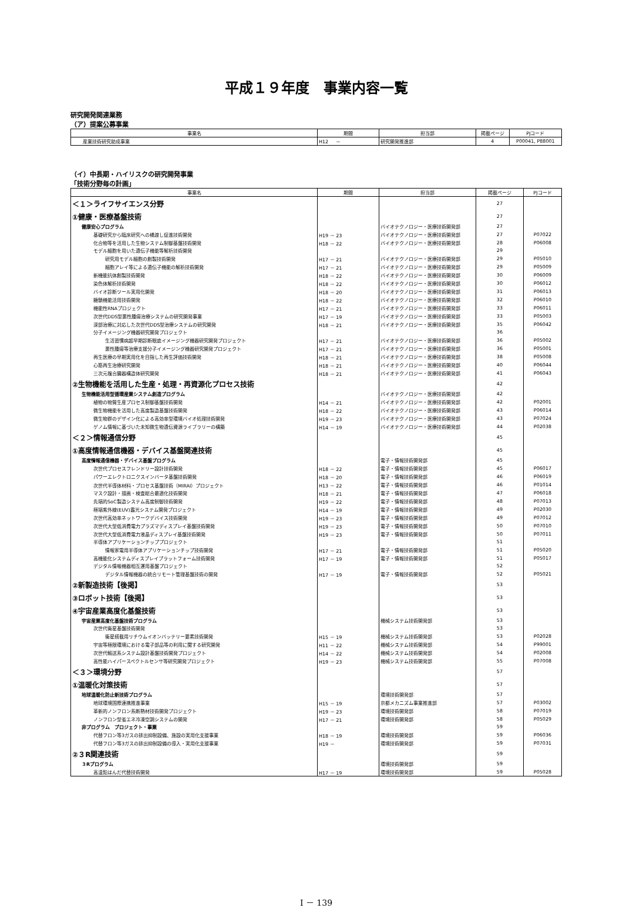平成１９年度　事業内容一覧
研究開発関連業務
（ア）提案公募事業
| 事業名 | 期間 | 担当部 | 掲載ページ | PJコード |
| --- | --- | --- | --- | --- |
| 産業技術研究助成事業 | H12 － | 研究開発推進部 | 4 | P00041, P88001 |
（イ）中長期・ハイリスクの研究開発事業
「技術分野毎の計画」
| 事業名 | 期間 | 担当部 | 掲載ページ | PJコード |
| --- | --- | --- | --- | --- |
| ＜１＞ライフサイエンス分野 | | | 27 | |
| ①健康・医療基盤技術 | | | 27 | |
| 健康安心プログラム | | バイオテクノロジー・医療技術開発部 | 27 | |
| 基礎研究から臨床研究への橋渡し促進技術開発 | H19 － 23 | バイオテクノロジー・医療技術開発部 | 27 | P07022 |
| 化合物等を活用した生物システム制御基盤技術開発 | H18 － 22 | バイオテクノロジー・医療技術開発部 | 28 | P06008 |
| モデル細胞を用いた遺伝子機能等解析技術開発 | | | 29 | |
| 研究用モデル細胞の創製技術開発 | H17 － 21 | バイオテクノロジー・医療技術開発部 | 29 | P05010 |
| 細胞アレイ等による遺伝子機能の解析技術開発 | H17 － 21 | バイオテクノロジー・医療技術開発部 | 29 | P05009 |
| 新機能抗体創製技術開発 | H18 － 22 | バイオテクノロジー・医療技術開発部 | 30 | P06009 |
| 染色体解析技術開発 | H18 － 22 | バイオテクノロジー・医療技術開発部 | 30 | P06012 |
| バイオ診断ツール実用化開発 | H18 － 20 | バイオテクノロジー・医療技術開発部 | 31 | P06013 |
| 糖鎖機能活用技術開発 | H18 － 22 | バイオテクノロジー・医療技術開発部 | 32 | P06010 |
| 機能性RNAプロジェクト | H17 － 21 | バイオテクノロジー・医療技術開発部 | 33 | P06011 |
| 次世代DDS型悪性腫瘍治療システムの研究開発事業 | H17 － 19 | バイオテクノロジー・医療技術開発部 | 33 | P05003 |
| 深部治療に対応した次世代DDS型治療システムの研究開発 | H18 － 21 | バイオテクノロジー・医療技術開発部 | 35 | P06042 |
| 分子イメージング機器研究開発プロジェクト | | | 36 | |
| 生活習慣病超早期診断眼底イメージング機器研究開発プロジェクト | H17 － 21 | バイオテクノロジー・医療技術開発部 | 36 | P05002 |
| 悪性腫瘍等治療支援分子イメージング機器研究開発プロジェクト | H17 － 21 | バイオテクノロジー・医療技術開発部 | 36 | P05001 |
| 再生医療の早期実用化を目指した再生評価技術開発 | H18 － 21 | バイオテクノロジー・医療技術開発部 | 38 | P05008 |
| 心筋再生治療研究開発 | H18 － 21 | バイオテクノロジー・医療技術開発部 | 40 | P06044 |
| 三次元複合臓器構造体研究開発 | H18 － 21 | バイオテクノロジー・医療技術開発部 | 41 | P06043 |
| ②生物機能を活用した生産・処理・再資源化プロセス技術 | | | 42 | |
| 生物機能活用型循環産業システム創造プログラム | | バイオテクノロジー・医療技術開発部 | 42 | |
| 植物の物質生産プロセス制御基盤技術開発 | H14 － 21 | バイオテクノロジー・医療技術開発部 | 42 | P02001 |
| 微生物機能を活用した高度製造基盤技術開発 | H18 － 22 | バイオテクノロジー・医療技術開発部 | 43 | P06014 |
| 微生物群のデザイン化による高効率型環境バイオ処理技術開発 | H19 － 23 | バイオテクノロジー・医療技術開発部 | 43 | P07024 |
| ゲノム情報に基づいた未知微生物遺伝資源ライブラリーの構築 | H14 － 19 | バイオテクノロジー・医療技術開発部 | 44 | P02038 |
| ＜２＞情報通信分野 | | | 45 | |
| ①高度情報通信機器・デバイス基盤関連技術 | | | 45 | |
| 高度情報通信機器・デバイス基盤プログラム | | 電子・情報技術開発部 | 45 | |
| 次世代プロセスフレンドリー設計技術開発 | H18 － 22 | 電子・情報技術開発部 | 45 | P06017 |
| パワーエレクトロニクスインバータ基盤技術開発 | H18 － 20 | 電子・情報技術開発部 | 46 | P06019 |
| 次世代半導体材料・プロセス基盤技術（MIRAI）プロジェクト | H13 － 22 | 電子・情報技術開発部 | 46 | P01014 |
| マスク設計・描画・検査総合最適化技術開発 | H18 － 21 | 電子・情報技術開発部 | 47 | P06018 |
| 先端的SoC製造システム高度制御技術開発 | H19 － 22 | 電子・情報技術開発部 | 48 | P07013 |
| 極端紫外線(EUV)露光システム開発プロジェクト | H14 － 19 | 電子・情報技術開発部 | 49 | P02030 |
| 次世代高効率ネットワークデバイス技術開発 | H19 － 23 | 電子・情報技術開発部 | 49 | P07012 |
| 次世代大型低消費電力プラズマディスプレイ基盤技術開発 | H19 － 23 | 電子・情報技術開発部 | 50 | P07010 |
| 次世代大型低消費電力液晶ディスプレイ基盤技術開発 | H19 － 23 | 電子・情報技術開発部 | 50 | P07011 |
| 半導体アプリケーションチッププロジェクト | | | 51 | |
| 情報家電用半導体アプリケーションチップ技術開発 | H17 － 21 | 電子・情報技術開発部 | 51 | P05020 |
| 高機能化システムディスプレイプラットフォーム技術開発 | H17 － 19 | 電子・情報技術開発部 | 51 | P05017 |
| デジタル情報機器相互運用基盤プロジェクト | | | 52 | |
| デジタル情報機器の統合リモート管理基盤技術の開発 | H17 － 19 | 電子・情報技術開発部 | 52 | P05021 |
| ②新製造技術【後掲】 | | | 53 | |
| ③ロボット技術【後掲】 | | | 53 | |
| ④宇宙産業高度化基盤技術 | | | 53 | |
| 宇宙産業高度化基盤技術プログラム | | 機械システム技術開発部 | 53 | |
| 次世代衛星基盤技術開発 | | | 53 | |
| 衛星搭載用リチウムイオンバッテリー要素技術開発 | H15 － 19 | 機械システム技術開発部 | 53 | P02028 |
| 宇宙等極限環境における電子部品等の利用に関する研究開発 | H11 － 22 | 機械システム技術開発部 | 54 | P99001 |
| 次世代輸送系システム設計基盤技術開発プロジェクト | H14 － 22 | 機械システム技術開発部 | 54 | P02008 |
| 高性能ハイパースペクトルセンサ等研究開発プロジェクト | H19 － 23 | 機械システム技術開発部 | 55 | P07008 |
| ＜３＞環境分野 | | | 57 | |
| ①温暖化対策技術 | | | 57 | |
| 地球温暖化防止新技術プログラム | | 環境技術開発部 | 57 | |
| 地球環境国際連携推進事業 | H15 － 19 | 京都メカニズム事業推進部 | 57 | P03002 |
| 革新的ノンフロン系断熱材技術開発プロジェクト | H19 － 23 | 環境技術開発部 | 58 | P07019 |
| ノンフロン型省エネ冷凍空調システムの開発 | H17 － 21 | 環境技術開発部 | 58 | P05029 |
| 非プログラム プロジェクト・事業 | | | 59 | |
| 代替フロン等3ガスの排出抑制設備、施設の実用化支援事業 | H18 － 19 | 環境技術開発部 | 59 | P06036 |
| 代替フロン等3ガスの排出抑制設備の導入・実用化支援事業 | H19 － | 環境技術開発部 | 59 | P07031 |
| ②３R関連技術 | | | 59 | |
| ３Rプログラム | | 環境技術開発部 | 59 | |
| 高温鉛はんだ代替技術開発 | H17 － 19 | 環境技術開発部 | 59 | P05028 |
Ⅰ － 139